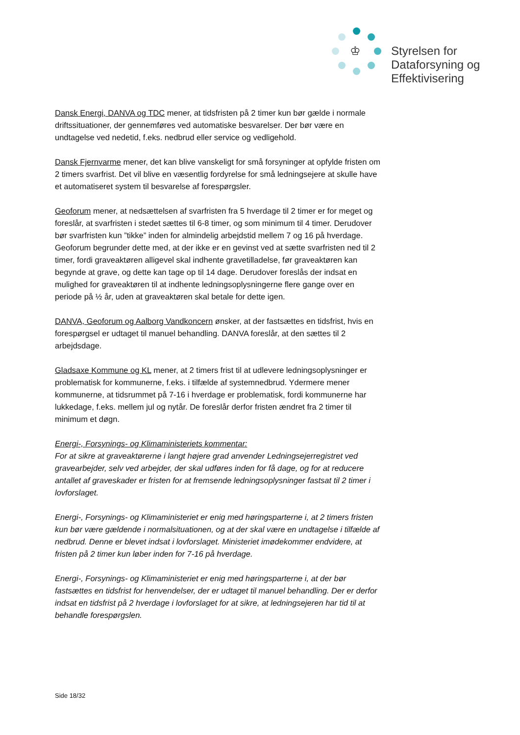♔
Styrelsen for
Dataforsyning og
Effektivisering
Dansk Energi, DANVA og TDC mener, at tidsfristen på 2 timer kun bør gælde i normale driftssituationer, der gennemføres ved automatiske besvarelser. Der bør være en undtagelse ved nedetid, f.eks. nedbrud eller service og vedligehold.
Dansk Fjernvarme mener, det kan blive vanskeligt for små forsyninger at opfylde fristen om 2 timers svarfrist. Det vil blive en væsentlig fordyrelse for små ledningsejere at skulle have et automatiseret system til besvarelse af forespørgsler.
Geoforum mener, at nedsættelsen af svarfristen fra 5 hverdage til 2 timer er for meget og foreslår, at svarfristen i stedet sættes til 6-8 timer, og som minimum til 4 timer. Derudover bør svarfristen kun ”tikke” inden for almindelig arbejdstid mellem 7 og 16 på hverdage. Geoforum begrunder dette med, at der ikke er en gevinst ved at sætte svarfristen ned til 2 timer, fordi graveaktøren alligevel skal indhente gravetilladelse, før graveaktøren kan begynde at grave, og dette kan tage op til 14 dage. Derudover foreslås der indsat en mulighed for graveaktøren til at indhente ledningsoplysningerne flere gange over en periode på ½ år, uden at graveaktøren skal betale for dette igen.
DANVA, Geoforum og Aalborg Vandkoncern ønsker, at der fastsættes en tidsfrist, hvis en forespørgsel er udtaget til manuel behandling. DANVA foreslår, at den sættes til 2 arbejdsdage.
Gladsaxe Kommune og KL mener, at 2 timers frist til at udlevere ledningsoplysninger er problematisk for kommunerne, f.eks. i tilfælde af systemnedbrud. Ydermere mener kommunerne, at tidsrummet på 7-16 i hverdage er problematisk, fordi kommunerne har lukkedage, f.eks. mellem jul og nytår. De foreslår derfor fristen ændret fra 2 timer til minimum et døgn.
Energi-, Forsynings- og Klimaministeriets kommentar:
For at sikre at graveaktørerne i langt højere grad anvender Ledningsejerregistret ved gravearbejder, selv ved arbejder, der skal udføres inden for få dage, og for at reducere antallet af graveskader er fristen for at fremsende ledningsoplysninger fastsat til 2 timer i lovforslaget.
Energi-, Forsynings- og Klimaministeriet er enig med høringsparterne i, at 2 timers fristen kun bør være gældende i normalsituationen, og at der skal være en undtagelse i tilfælde af nedbrud. Denne er blevet indsat i lovforslaget. Ministeriet imødekommer endvidere, at fristen på 2 timer kun løber inden for 7-16 på hverdage.
Energi-, Forsynings- og Klimaministeriet er enig med høringsparterne i, at der bør fastsættes en tidsfrist for henvendelser, der er udtaget til manuel behandling. Der er derfor indsat en tidsfrist på 2 hverdage i lovforslaget for at sikre, at ledningsejeren har tid til at behandle forespørgslen.
Side 18/32